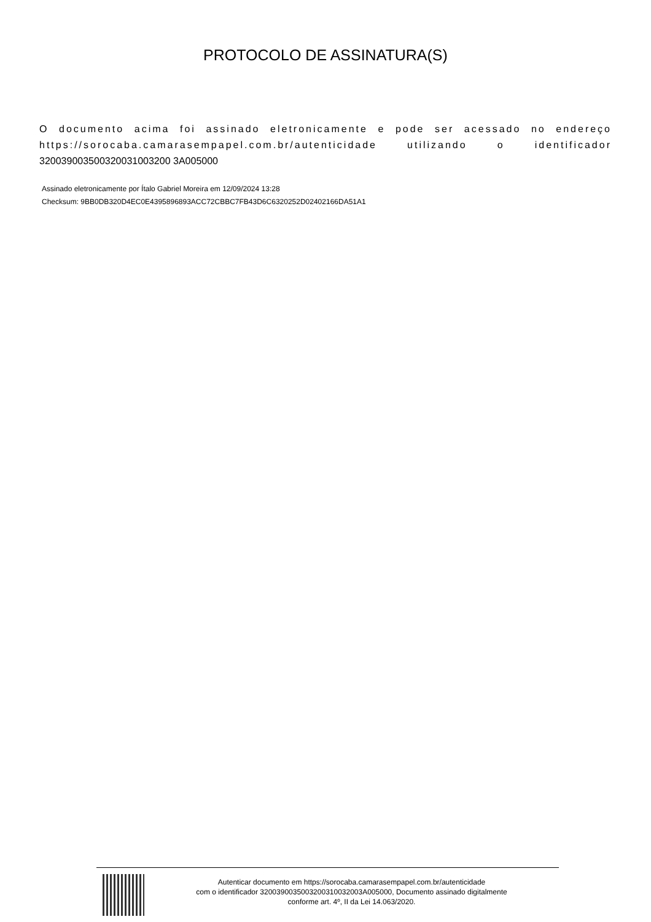PROTOCOLO DE ASSINATURA(S)
O documento acima foi assinado eletronicamente e pode ser acessado no endereço https://sorocaba.camarasempapel.com.br/autenticidade utilizando o identificador 320039003500320031003200 3A005000
Assinado eletronicamente por Ítalo Gabriel Moreira em 12/09/2024 13:28
Checksum: 9BB0DB320D4EC0E4395896893ACC72CBBC7FB43D6C6320252D02402166DA51A1
Autenticar documento em https://sorocaba.camarasempapel.com.br/autenticidade
com o identificador 3200390035003200310032003A005000, Documento assinado digitalmente
conforme art. 4º, II da Lei 14.063/2020.